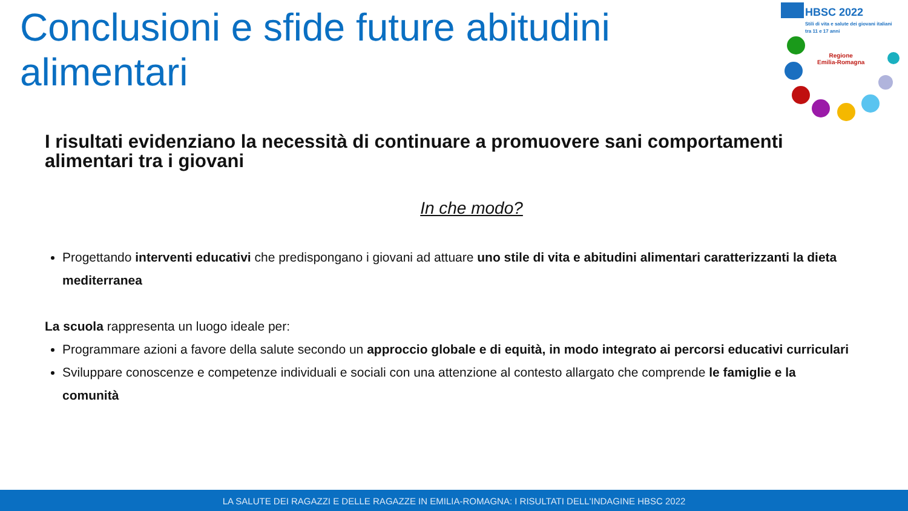Conclusioni e sfide future abitudini alimentari
HBSC 2022
Stili di vita e salute dei giovani italiani
tra 11 e 17 anni
Regione
Emilia-Romagna
I risultati evidenziano la necessità di continuare a promuovere sani comportamenti alimentari tra i giovani
In che modo?
Progettando interventi educativi che predispongano i giovani ad attuare uno stile di vita e abitudini alimentari caratterizzanti la dieta mediterranea
La scuola rappresenta un luogo ideale per:
Programmare azioni a favore della salute secondo un approccio globale e di equità, in modo integrato ai percorsi educativi curriculari
Sviluppare conoscenze e competenze individuali e sociali con una attenzione al contesto allargato che comprende le famiglie e la comunità
LA SALUTE DEI RAGAZZI E DELLE RAGAZZE IN EMILIA-ROMAGNA: I RISULTATI DELL'INDAGINE HBSC 2022